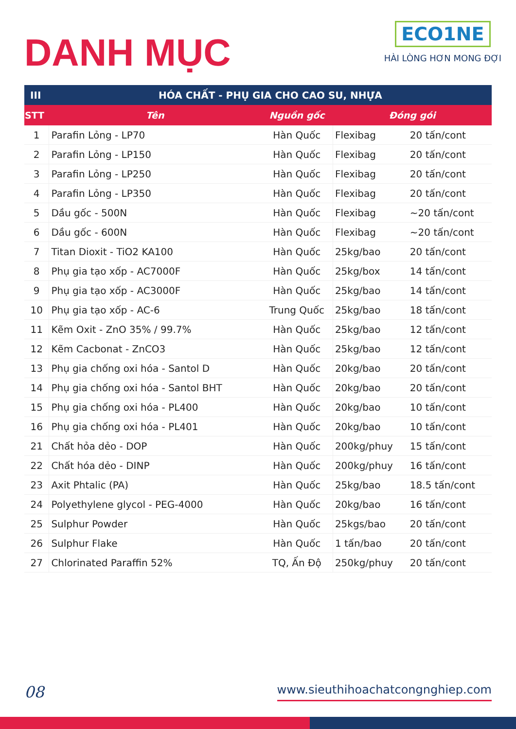DANH MỤC
ECO1NE
HÀI LÒNG HƠN MONG ĐỢI
| III | HÓA CHẤT - PHỤ GIA CHO CAO SU, NHỰA | | | |
| --- | --- | --- | --- | --- |
| STT | Tên | Nguồn gốc | Đóng gói | |
| 1 | Parafin Lỏng - LP70 | Hàn Quốc | Flexibag | 20 tấn/cont |
| 2 | Parafin Lỏng - LP150 | Hàn Quốc | Flexibag | 20 tấn/cont |
| 3 | Parafin Lỏng - LP250 | Hàn Quốc | Flexibag | 20 tấn/cont |
| 4 | Parafin Lỏng - LP350 | Hàn Quốc | Flexibag | 20 tấn/cont |
| 5 | Dầu gốc - 500N | Hàn Quốc | Flexibag | ~20 tấn/cont |
| 6 | Dầu gốc - 600N | Hàn Quốc | Flexibag | ~20 tấn/cont |
| 7 | Titan Dioxit - TiO2 KA100 | Hàn Quốc | 25kg/bao | 20 tấn/cont |
| 8 | Phụ gia tạo xốp - AC7000F | Hàn Quốc | 25kg/box | 14 tấn/cont |
| 9 | Phụ gia tạo xốp - AC3000F | Hàn Quốc | 25kg/bao | 14 tấn/cont |
| 10 | Phụ gia tạo xốp - AC-6 | Trung Quốc | 25kg/bao | 18 tấn/cont |
| 11 | Kẽm Oxit - ZnO 35% / 99.7% | Hàn Quốc | 25kg/bao | 12 tấn/cont |
| 12 | Kẽm Cacbonat - ZnCO3 | Hàn Quốc | 25kg/bao | 12 tấn/cont |
| 13 | Phụ gia chống oxi hóa - Santol D | Hàn Quốc | 20kg/bao | 20 tấn/cont |
| 14 | Phụ gia chống oxi hóa - Santol BHT | Hàn Quốc | 20kg/bao | 20 tấn/cont |
| 15 | Phụ gia chống oxi hóa - PL400 | Hàn Quốc | 20kg/bao | 10 tấn/cont |
| 16 | Phụ gia chống oxi hóa - PL401 | Hàn Quốc | 20kg/bao | 10 tấn/cont |
| 21 | Chất hỏa dẻo - DOP | Hàn Quốc | 200kg/phuy | 15 tấn/cont |
| 22 | Chất hóa dẻo - DINP | Hàn Quốc | 200kg/phuy | 16 tấn/cont |
| 23 | Axit Phtalic (PA) | Hàn Quốc | 25kg/bao | 18.5 tấn/cont |
| 24 | Polyethylene glycol - PEG-4000 | Hàn Quốc | 20kg/bao | 16 tấn/cont |
| 25 | Sulphur Powder | Hàn Quốc | 25kgs/bao | 20 tấn/cont |
| 26 | Sulphur Flake | Hàn Quốc | 1 tấn/bao | 20 tấn/cont |
| 27 | Chlorinated Paraffin 52% | TQ, Ấn Độ | 250kg/phuy | 20 tấn/cont |
08 www.sieuthihoachatcongnghiep.com